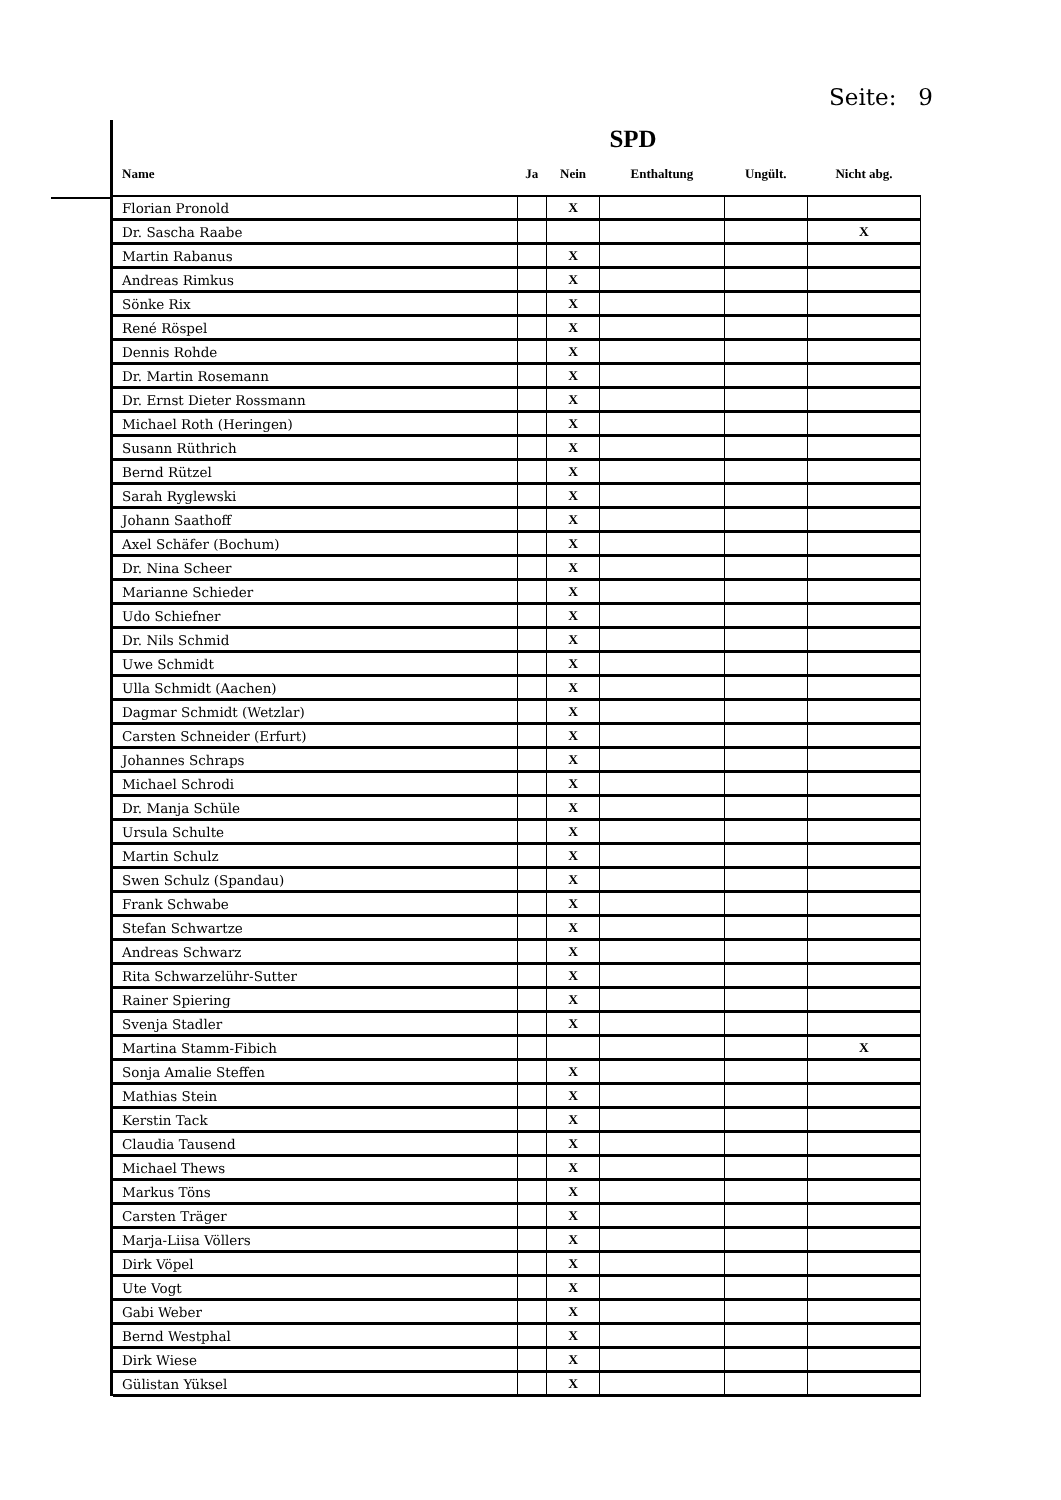Seite: 9
SPD
| Name | Ja | Nein | Enthaltung | Ungült. | Nicht abg. |
| --- | --- | --- | --- | --- | --- |
| Florian Pronold | | X | | | |
| Dr. Sascha Raabe | | | | | X |
| Martin Rabanus | | X | | | |
| Andreas Rimkus | | X | | | |
| Sönke Rix | | X | | | |
| René Röspel | | X | | | |
| Dennis Rohde | | X | | | |
| Dr. Martin Rosemann | | X | | | |
| Dr. Ernst Dieter Rossmann | | X | | | |
| Michael Roth (Heringen) | | X | | | |
| Susann Rüthrich | | X | | | |
| Bernd Rützel | | X | | | |
| Sarah Ryglewski | | X | | | |
| Johann Saathoff | | X | | | |
| Axel Schäfer (Bochum) | | X | | | |
| Dr. Nina Scheer | | X | | | |
| Marianne Schieder | | X | | | |
| Udo Schiefner | | X | | | |
| Dr. Nils Schmid | | X | | | |
| Uwe Schmidt | | X | | | |
| Ulla Schmidt (Aachen) | | X | | | |
| Dagmar Schmidt (Wetzlar) | | X | | | |
| Carsten Schneider (Erfurt) | | X | | | |
| Johannes Schraps | | X | | | |
| Michael Schrodi | | X | | | |
| Dr. Manja Schüle | | X | | | |
| Ursula Schulte | | X | | | |
| Martin Schulz | | X | | | |
| Swen Schulz (Spandau) | | X | | | |
| Frank Schwabe | | X | | | |
| Stefan Schwartze | | X | | | |
| Andreas Schwarz | | X | | | |
| Rita Schwarzelühr-Sutter | | X | | | |
| Rainer Spiering | | X | | | |
| Svenja Stadler | | X | | | |
| Martina Stamm-Fibich | | | | | X |
| Sonja Amalie Steffen | | X | | | |
| Mathias Stein | | X | | | |
| Kerstin Tack | | X | | | |
| Claudia Tausend | | X | | | |
| Michael Thews | | X | | | |
| Markus Töns | | X | | | |
| Carsten Träger | | X | | | |
| Marja-Liisa Völlers | | X | | | |
| Dirk Vöpel | | X | | | |
| Ute Vogt | | X | | | |
| Gabi Weber | | X | | | |
| Bernd Westphal | | X | | | |
| Dirk Wiese | | X | | | |
| Gülistan Yüksel | | X | | | |